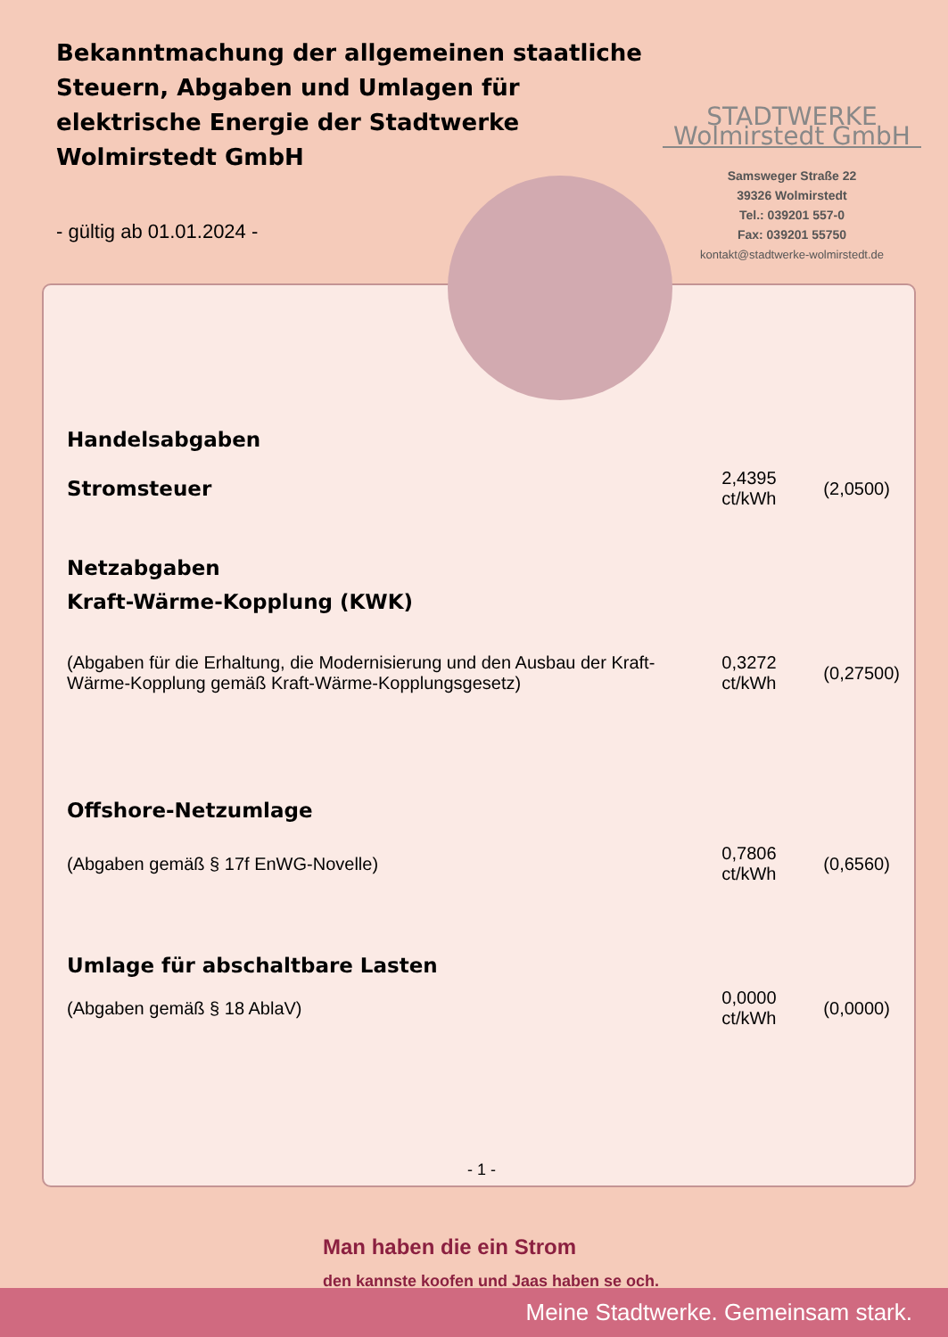Bekanntmachung der allgemeinen staatliche Steuern, Abgaben und Umlagen für elektrische Energie der Stadtwerke Wolmirstedt GmbH
STADTWERKE Wolmirstedt GmbH
Samsweger Straße 22
39326 Wolmirstedt
Tel.: 039201 557-0
Fax: 039201 55750
kontakt@stadtwerke-wolmirstedt.de
- gültig ab 01.01.2024 -
| Handelsabgaben | | |
| Stromsteuer | 2,4395 ct/kWh | (2,0500) |
| Netzabgaben | | |
| Kraft-Wärme-Kopplung (KWK) | | |
| (Abgaben für die Erhaltung, die Modernisierung und den Ausbau der Kraft-Wärme-Kopplung gemäß Kraft-Wärme-Kopplungsgesetz) | 0,3272 ct/kWh | (0,27500) |
| Offshore-Netzumlage | | |
| (Abgaben gemäß § 17f EnWG-Novelle) | 0,7806 ct/kWh | (0,6560) |
| Umlage für abschaltbare Lasten | | |
| (Abgaben gemäß § 18 AblaV) | 0,0000 ct/kWh | (0,0000) |
- 1 -
Man haben die ein Strom
den kannste koofen und Jaas haben se och.
Meine Stadtwerke. Gemeinsam stark.